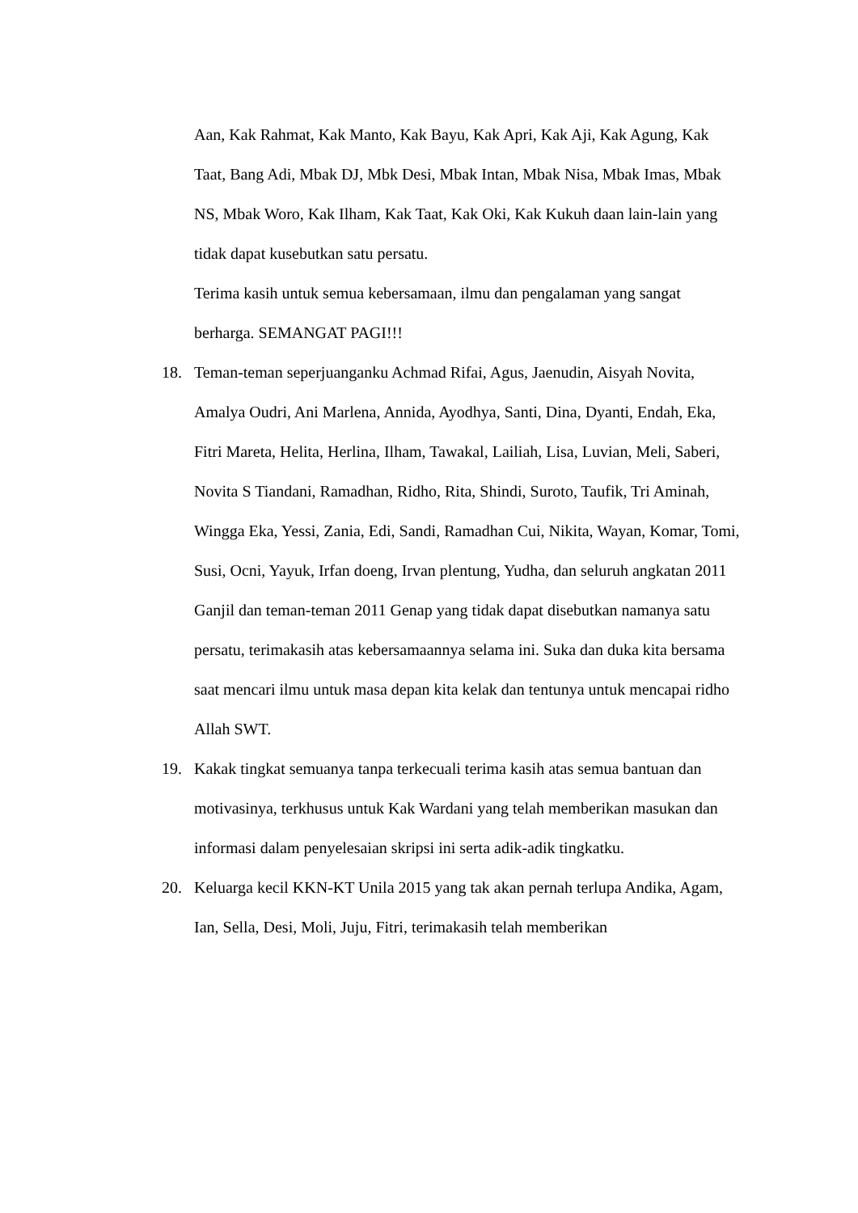Aan, Kak Rahmat, Kak Manto, Kak Bayu, Kak Apri, Kak Aji, Kak Agung, Kak Taat, Bang Adi, Mbak DJ, Mbk Desi, Mbak Intan, Mbak Nisa, Mbak Imas, Mbak NS, Mbak Woro, Kak Ilham, Kak Taat, Kak Oki, Kak Kukuh daan lain-lain yang tidak dapat kusebutkan satu persatu.
Terima kasih untuk semua kebersamaan, ilmu dan pengalaman yang sangat berharga. SEMANGAT PAGI!!!
18. Teman-teman seperjuanganku Achmad Rifai, Agus, Jaenudin, Aisyah Novita, Amalya Oudri, Ani Marlena, Annida, Ayodhya, Santi, Dina, Dyanti, Endah, Eka, Fitri Mareta, Helita, Herlina, Ilham, Tawakal, Lailiah, Lisa, Luvian, Meli, Saberi, Novita S Tiandani, Ramadhan, Ridho, Rita, Shindi, Suroto, Taufik, Tri Aminah, Wingga Eka, Yessi, Zania, Edi, Sandi, Ramadhan Cui, Nikita, Wayan, Komar, Tomi, Susi, Ocni, Yayuk, Irfan doeng, Irvan plentung, Yudha, dan seluruh angkatan 2011 Ganjil dan teman-teman 2011 Genap yang tidak dapat disebutkan namanya satu persatu, terimakasih atas kebersamaannya selama ini. Suka dan duka kita bersama saat mencari ilmu untuk masa depan kita kelak dan tentunya untuk mencapai ridho Allah SWT.
19. Kakak tingkat semuanya tanpa terkecuali terima kasih atas semua bantuan dan motivasinya, terkhusus untuk Kak Wardani yang telah memberikan masukan dan informasi dalam penyelesaian skripsi ini serta adik-adik tingkatku.
20. Keluarga kecil KKN-KT Unila 2015 yang tak akan pernah terlupa Andika, Agam, Ian, Sella, Desi, Moli, Juju, Fitri, terimakasih telah memberikan